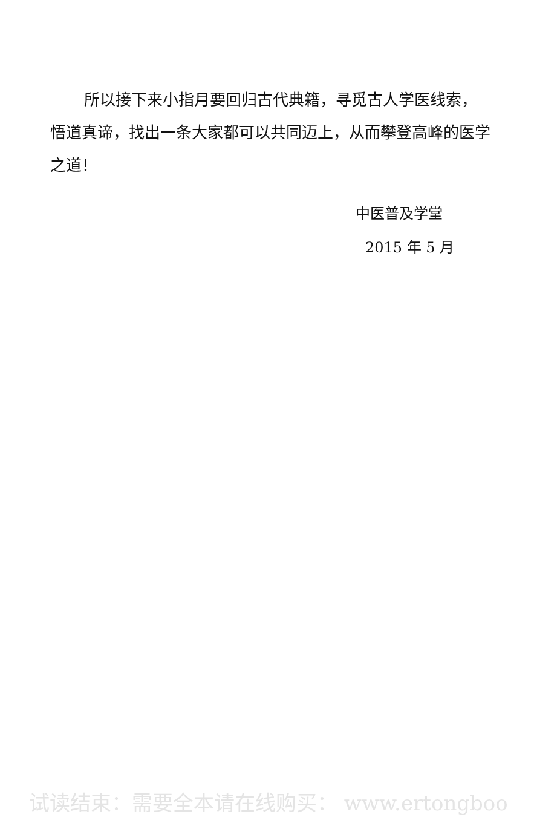所以接下来小指月要回归古代典籍，寻觅古人学医线索，悟道真谛，找出一条大家都可以共同迈上，从而攀登高峰的医学之道！
中医普及学堂
2015 年 5 月
试读结束：需要全本请在线购买： www.ertongboo